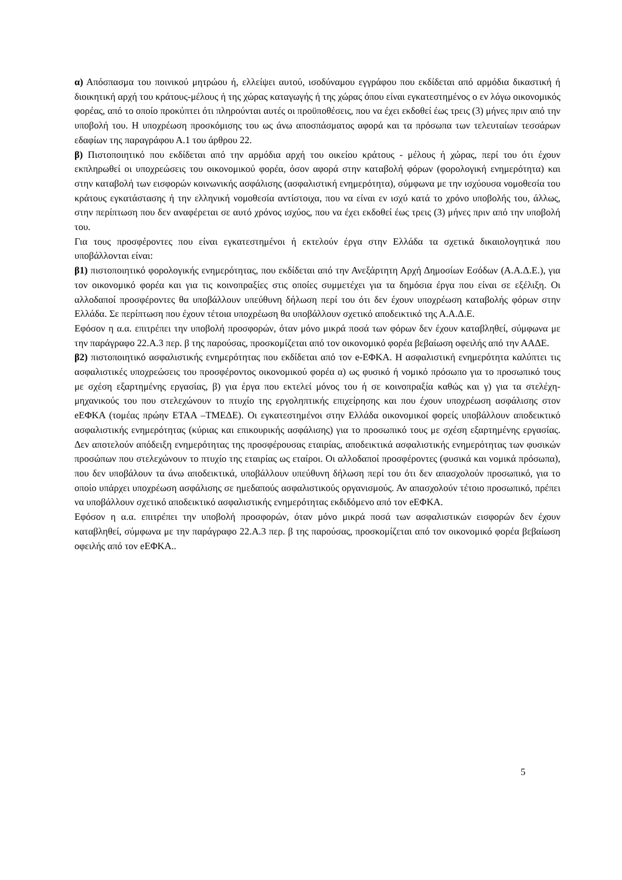α) Απόσπασμα του ποινικού μητρώου ή, ελλείψει αυτού, ισοδύναμου εγγράφου που εκδίδεται από αρμόδια δικαστική ή διοικητική αρχή του κράτους-μέλους ή της χώρας καταγωγής ή της χώρας όπου είναι εγκατεστημένος ο εν λόγω οικονομικός φορέας, από το οποίο προκύπτει ότι πληρούνται αυτές οι προϋποθέσεις, που να έχει εκδοθεί έως τρεις (3) μήνες πριν από την υποβολή του. Η υποχρέωση προσκόμισης του ως άνω αποσπάσματος αφορά και τα πρόσωπα των τελευταίων τεσσάρων εδαφίων της παραγράφου Α.1 του άρθρου 22.
β) Πιστοποιητικό που εκδίδεται από την αρμόδια αρχή του οικείου κράτους - μέλους ή χώρας, περί του ότι έχουν εκπληρωθεί οι υποχρεώσεις του οικονομικού φορέα, όσον αφορά στην καταβολή φόρων (φορολογική ενημερότητα) και στην καταβολή των εισφορών κοινωνικής ασφάλισης (ασφαλιστική ενημερότητα), σύμφωνα με την ισχύουσα νομοθεσία του κράτους εγκατάστασης ή την ελληνική νομοθεσία αντίστοιχα, που να είναι εν ισχύ κατά το χρόνο υποβολής του, άλλως, στην περίπτωση που δεν αναφέρεται σε αυτό χρόνος ισχύος, που να έχει εκδοθεί έως τρεις (3) μήνες πριν από την υποβολή του.
Για τους προσφέροντες που είναι εγκατεστημένοι ή εκτελούν έργα στην Ελλάδα τα σχετικά δικαιολογητικά που υποβάλλονται είναι:
β1) πιστοποιητικό φορολογικής ενημερότητας, που εκδίδεται από την Ανεξάρτητη Αρχή Δημοσίων Εσόδων (Α.Α.Δ.Ε.), για τον οικονομικό φορέα και για τις κοινοπραξίες στις οποίες συμμετέχει για τα δημόσια έργα που είναι σε εξέλιξη. Οι αλλοδαποί προσφέροντες θα υποβάλλουν υπεύθυνη δήλωση περί του ότι δεν έχουν υποχρέωση καταβολής φόρων στην Ελλάδα. Σε περίπτωση που έχουν τέτοια υποχρέωση θα υποβάλλουν σχετικό αποδεικτικό της Α.Α.Δ.Ε.
Εφόσον η α.α. επιτρέπει την υποβολή προσφορών, όταν μόνο μικρά ποσά των φόρων δεν έχουν καταβληθεί, σύμφωνα με την παράγραφο 22.Α.3 περ. β της παρούσας, προσκομίζεται από τον οικονομικό φορέα βεβαίωση οφειλής από την ΑΑΔΕ.
β2) πιστοποιητικό ασφαλιστικής ενημερότητας που εκδίδεται από τον e-ΕΦΚΑ. Η ασφαλιστική ενημερότητα καλύπτει τις ασφαλιστικές υποχρεώσεις του προσφέροντος οικονομικού φορέα α) ως φυσικό ή νομικό πρόσωπο για το προσωπικό τους με σχέση εξαρτημένης εργασίας, β) για έργα που εκτελεί μόνος του ή σε κοινοπραξία καθώς και γ) για τα στελέχη-μηχανικούς του που στελεχώνουν το πτυχίο της εργοληπτικής επιχείρησης και που έχουν υποχρέωση ασφάλισης στον eΕΦΚΑ (τομέας πρώην ΕΤΑΑ –ΤΜΕΔΕ). Οι εγκατεστημένοι στην Ελλάδα οικονομικοί φορείς υποβάλλουν αποδεικτικό ασφαλιστικής ενημερότητας (κύριας και επικουρικής ασφάλισης) για το προσωπικό τους με σχέση εξαρτημένης εργασίας. Δεν αποτελούν απόδειξη ενημερότητας της προσφέρουσας εταιρίας, αποδεικτικά ασφαλιστικής ενημερότητας των φυσικών προσώπων που στελεχώνουν το πτυχίο της εταιρίας ως εταίροι. Οι αλλοδαποί προσφέροντες (φυσικά και νομικά πρόσωπα), που δεν υποβάλουν τα άνω αποδεικτικά, υποβάλλουν υπεύθυνη δήλωση περί του ότι δεν απασχολούν προσωπικό, για το οποίο υπάρχει υποχρέωση ασφάλισης σε ημεδαπούς ασφαλιστικούς οργανισμούς. Αν απασχολούν τέτοιο προσωπικό, πρέπει να υποβάλλουν σχετικό αποδεικτικό ασφαλιστικής ενημερότητας εκδιδόμενο από τον eΕΦΚΑ.
Εφόσον η α.α. επιτρέπει την υποβολή προσφορών, όταν μόνο μικρά ποσά των ασφαλιστικών εισφορών δεν έχουν καταβληθεί, σύμφωνα με την παράγραφο 22.Α.3 περ. β της παρούσας, προσκομίζεται από τον οικονομικό φορέα βεβαίωση οφειλής από τον eΕΦΚΑ..
5